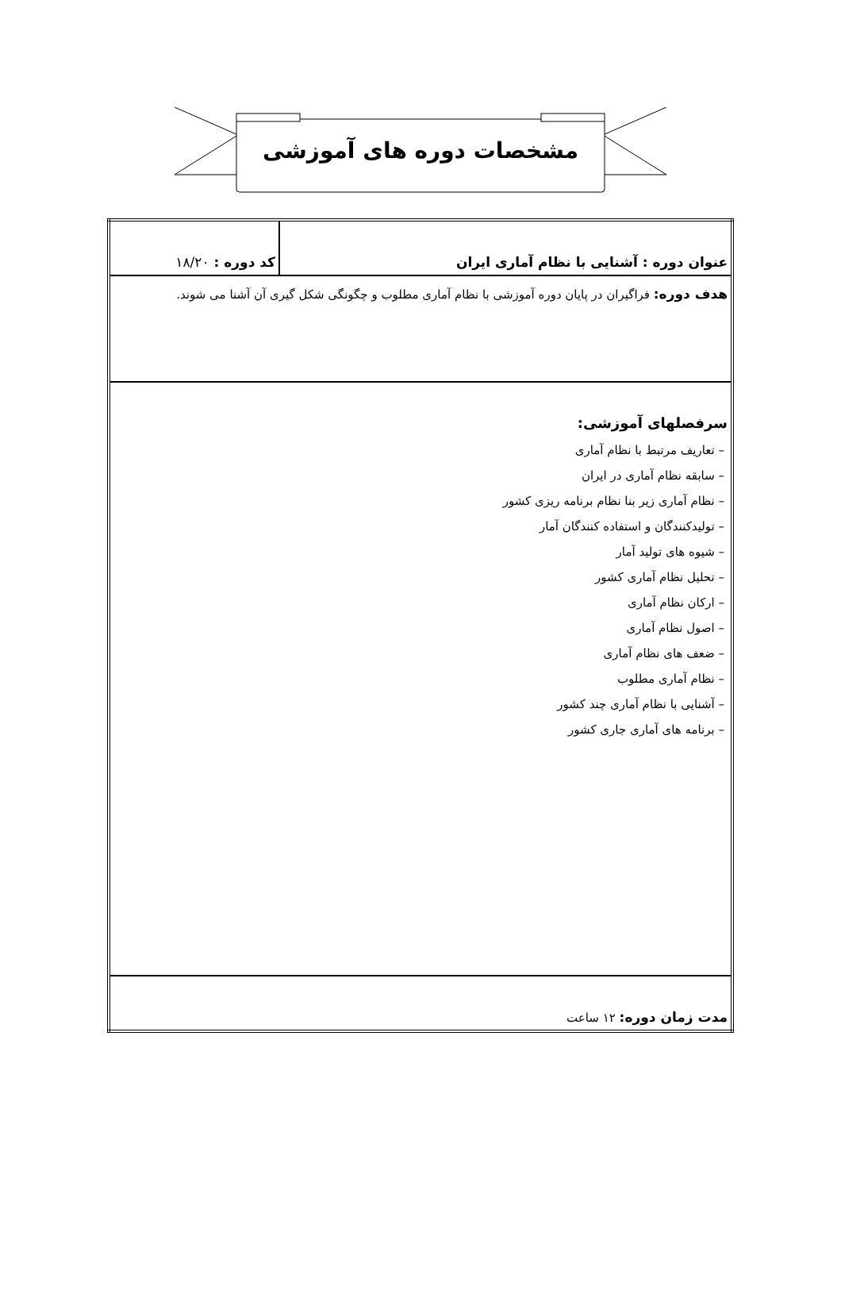مشخصات دوره های آموزشی
| عنوان دوره : آشنایی با نظام آماری ایران | کد دوره : ۱۸/۲۰ |
| هدف دوره: فراگیران در پایان دوره آموزشی با نظام آماری مطلوب و چگونگی شکل گیری آن آشنا می شوند. | |
| سرفصلهای آموزشی: – تعاریف مرتبط با نظام آماری – سابقه نظام آماری در ایران – نظام آماری زیر بنا نظام برنامه ریزی کشور – تولیدکنندگان و استفاده کنندگان آمار – شیوه های تولید آمار – تحلیل نظام آماری کشور – ارکان نظام آماری – اصول نظام آماری – ضعف های نظام آماری – نظام آماری مطلوب – آشنایی با نظام آماری چند کشور – برنامه های آماری جاری کشور | |
| مدت زمان دوره: ۱۲ ساعت | |